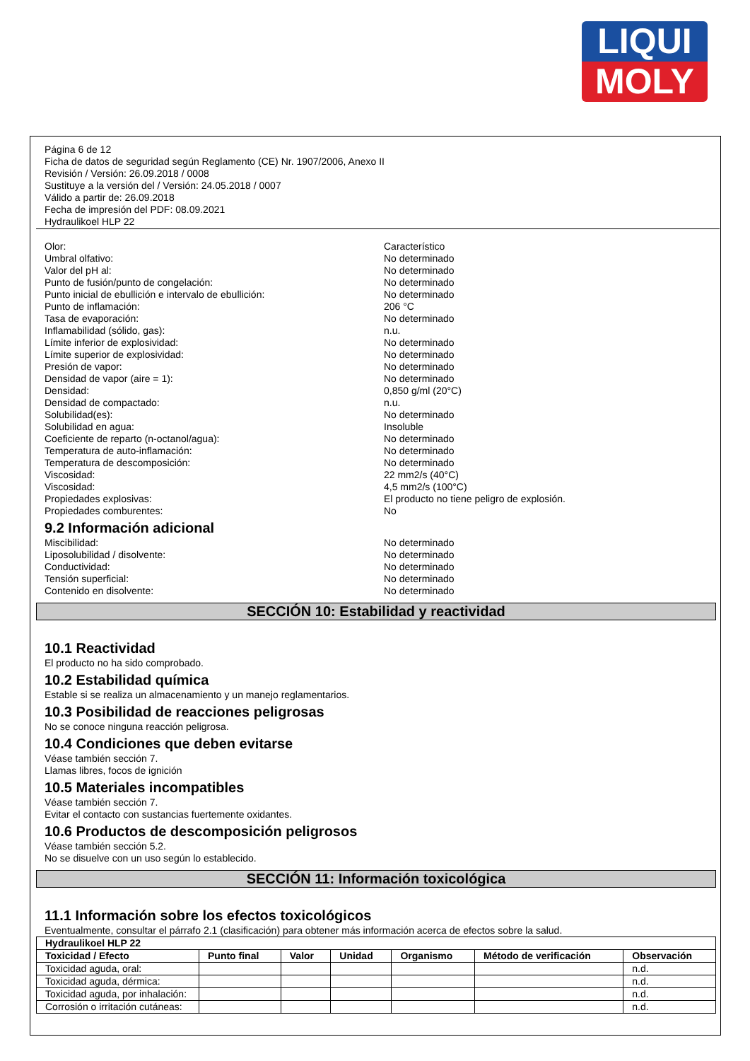LIQUI
MOLY
Página 6 de 12
Ficha de datos de seguridad según Reglamento (CE) Nr. 1907/2006, Anexo II
Revisión / Versión: 26.09.2018 / 0008
Sustituye a la versión del / Versión: 24.05.2018 / 0007
Válido a partir de: 26.09.2018
Fecha de impresión del PDF: 08.09.2021
Hydraulikoel HLP 22
Olor:
Característico
Umbral olfativo:
No determinado
Valor del pH al:
No determinado
Punto de fusión/punto de congelación:
No determinado
Punto inicial de ebullición e intervalo de ebullición:
No determinado
Punto de inflamación:
206 °C
Tasa de evaporación:
No determinado
Inflamabilidad (sólido, gas):
n.u.
Límite inferior de explosividad:
No determinado
Límite superior de explosividad:
No determinado
Presión de vapor:
No determinado
Densidad de vapor (aire = 1):
No determinado
Densidad:
0,850 g/ml (20°C)
Densidad de compactado:
n.u.
Solubilidad(es):
No determinado
Solubilidad en agua:
Insoluble
Coeficiente de reparto (n-octanol/agua):
No determinado
Temperatura de auto-inflamación:
No determinado
Temperatura de descomposición:
No determinado
Viscosidad:
22 mm2/s (40°C)
Viscosidad:
4,5 mm2/s (100°C)
Propiedades explosivas:
El producto no tiene peligro de explosión.
Propiedades comburentes:
No
9.2 Información adicional
Miscibilidad:
No determinado
Liposolubilidad / disolvente:
No determinado
Conductividad:
No determinado
Tensión superficial:
No determinado
Contenido en disolvente:
No determinado
SECCIÓN 10: Estabilidad y reactividad
10.1 Reactividad
El producto no ha sido comprobado.
10.2 Estabilidad química
Estable si se realiza un almacenamiento y un manejo reglamentarios.
10.3 Posibilidad de reacciones peligrosas
No se conoce ninguna reacción peligrosa.
10.4 Condiciones que deben evitarse
Véase también sección 7.
Llamas libres, focos de ignición
10.5 Materiales incompatibles
Véase también sección 7.
Evitar el contacto con sustancias fuertemente oxidantes.
10.6 Productos de descomposición peligrosos
Véase también sección 5.2.
No se disuelve con un uso según lo establecido.
SECCIÓN 11: Información toxicológica
11.1 Información sobre los efectos toxicológicos
Eventualmente, consultar el párrafo 2.1 (clasificación) para obtener más información acerca de efectos sobre la salud.
| Hydraulikoel HLP 22 | | | | | | |
| --- | --- | --- | --- | --- | --- | --- |
| Toxicidad / Efecto | Punto final | Valor | Unidad | Organismo | Método de verificación | Observación |
| Toxicidad aguda, oral: | | | | | | n.d. |
| Toxicidad aguda, dérmica: | | | | | | n.d. |
| Toxicidad aguda, por inhalación: | | | | | | n.d. |
| Corrosión o irritación cutáneas: | | | | | | n.d. |